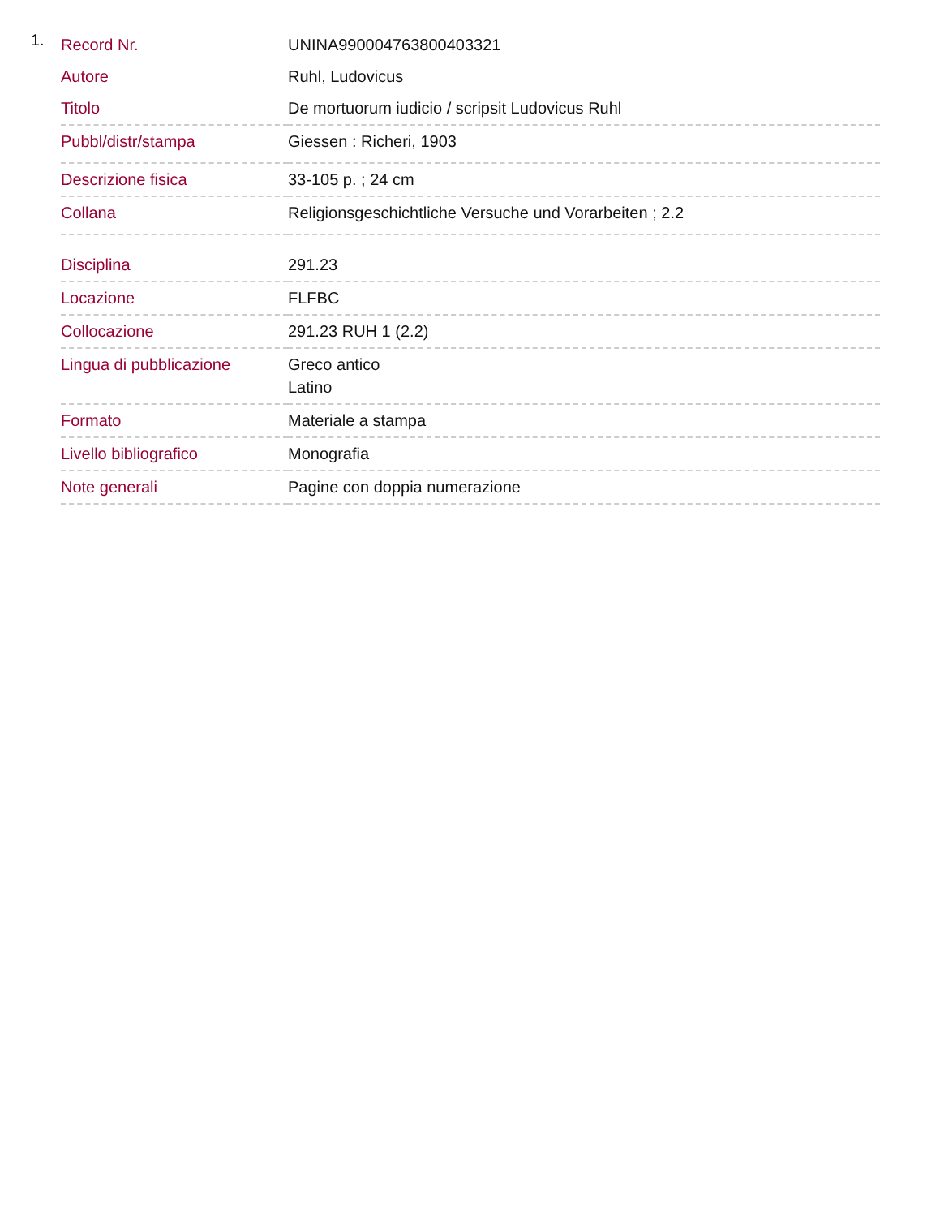1.
| Record Nr. | UNINA990004763800403321 |
| Autore | Ruhl, Ludovicus |
| Titolo | De mortuorum iudicio / scripsit Ludovicus Ruhl |
| Pubbl/distr/stampa | Giessen : Richeri, 1903 |
| Descrizione fisica | 33-105 p. ; 24 cm |
| Collana | Religionsgeschichtliche Versuche und Vorarbeiten ; 2.2 |
| Disciplina | 291.23 |
| Locazione | FLFBC |
| Collocazione | 291.23 RUH 1 (2.2) |
| Lingua di pubblicazione | Greco antico Latino |
| Formato | Materiale a stampa |
| Livello bibliografico | Monografia |
| Note generali | Pagine con doppia numerazione |